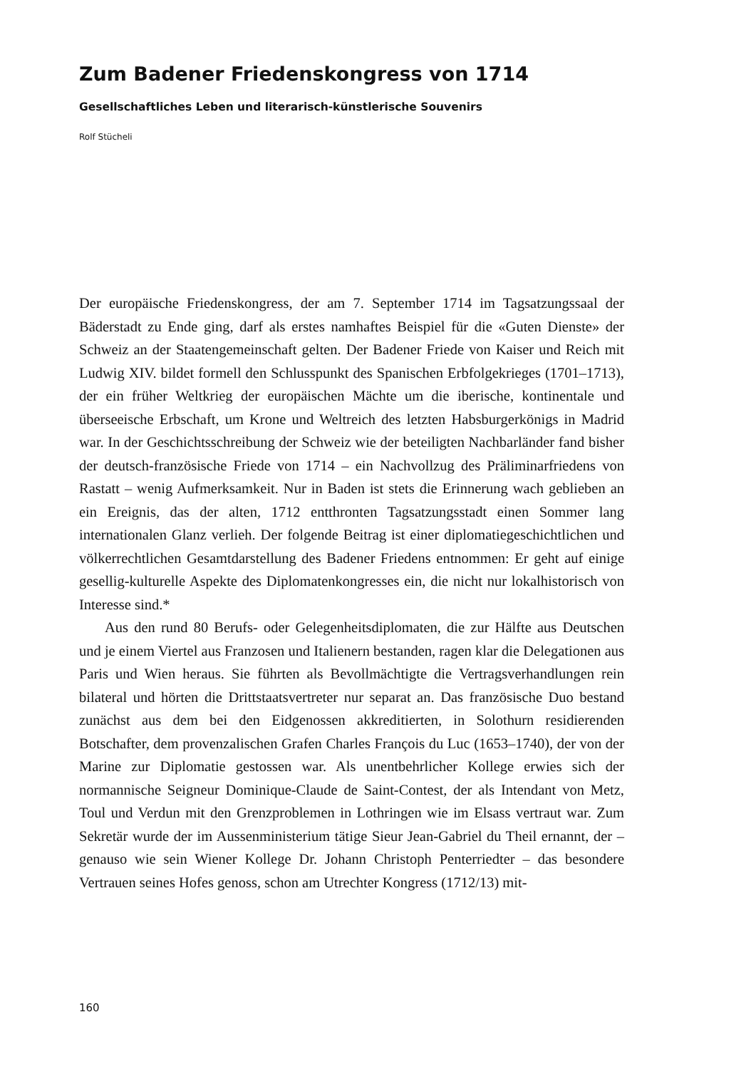Zum Badener Friedenskongress von 1714
Gesellschaftliches Leben und literarisch-künstlerische Souvenirs
Rolf Stücheli
Der europäische Friedenskongress, der am 7. September 1714 im Tagsatzungssaal der Bäderstadt zu Ende ging, darf als erstes namhaftes Beispiel für die «Guten Dienste» der Schweiz an der Staatengemeinschaft gelten. Der Badener Friede von Kaiser und Reich mit Ludwig XIV. bildet formell den Schlusspunkt des Spanischen Erbfolgekrieges (1701–1713), der ein früher Weltkrieg der europäischen Mächte um die iberische, kontinentale und überseeische Erbschaft, um Krone und Weltreich des letzten Habsburgerkönigs in Madrid war. In der Geschichtsschreibung der Schweiz wie der beteiligten Nachbarländer fand bisher der deutsch-französische Friede von 1714 – ein Nachvollzug des Präliminarfriedens von Rastatt – wenig Aufmerksamkeit. Nur in Baden ist stets die Erinnerung wach geblieben an ein Ereignis, das der alten, 1712 entthronten Tagsatzungsstadt einen Sommer lang internationalen Glanz verlieh. Der folgende Beitrag ist einer diplomatiegeschichtlichen und völkerrechtlichen Gesamtdarstellung des Badener Friedens entnommen: Er geht auf einige gesellig-kulturelle Aspekte des Diplomatenkongresses ein, die nicht nur lokalhistorisch von Interesse sind.*
Aus den rund 80 Berufs- oder Gelegenheitsdiplomaten, die zur Hälfte aus Deutschen und je einem Viertel aus Franzosen und Italienern bestanden, ragen klar die Delegationen aus Paris und Wien heraus. Sie führten als Bevollmächtigte die Vertragsverhandlungen rein bilateral und hörten die Drittstaatsvertreter nur separat an. Das französische Duo bestand zunächst aus dem bei den Eidgenossen akkreditierten, in Solothurn residierenden Botschafter, dem provenzalischen Grafen Charles François du Luc (1653–1740), der von der Marine zur Diplomatie gestossen war. Als unentbehrlicher Kollege erwies sich der normannische Seigneur Dominique-Claude de Saint-Contest, der als Intendant von Metz, Toul und Verdun mit den Grenzproblemen in Lothringen wie im Elsass vertraut war. Zum Sekretär wurde der im Aussenministerium tätige Sieur Jean-Gabriel du Theil ernannt, der – genauso wie sein Wiener Kollege Dr. Johann Christoph Penterriedter – das besondere Vertrauen seines Hofes genoss, schon am Utrechter Kongress (1712/13) mit-
160